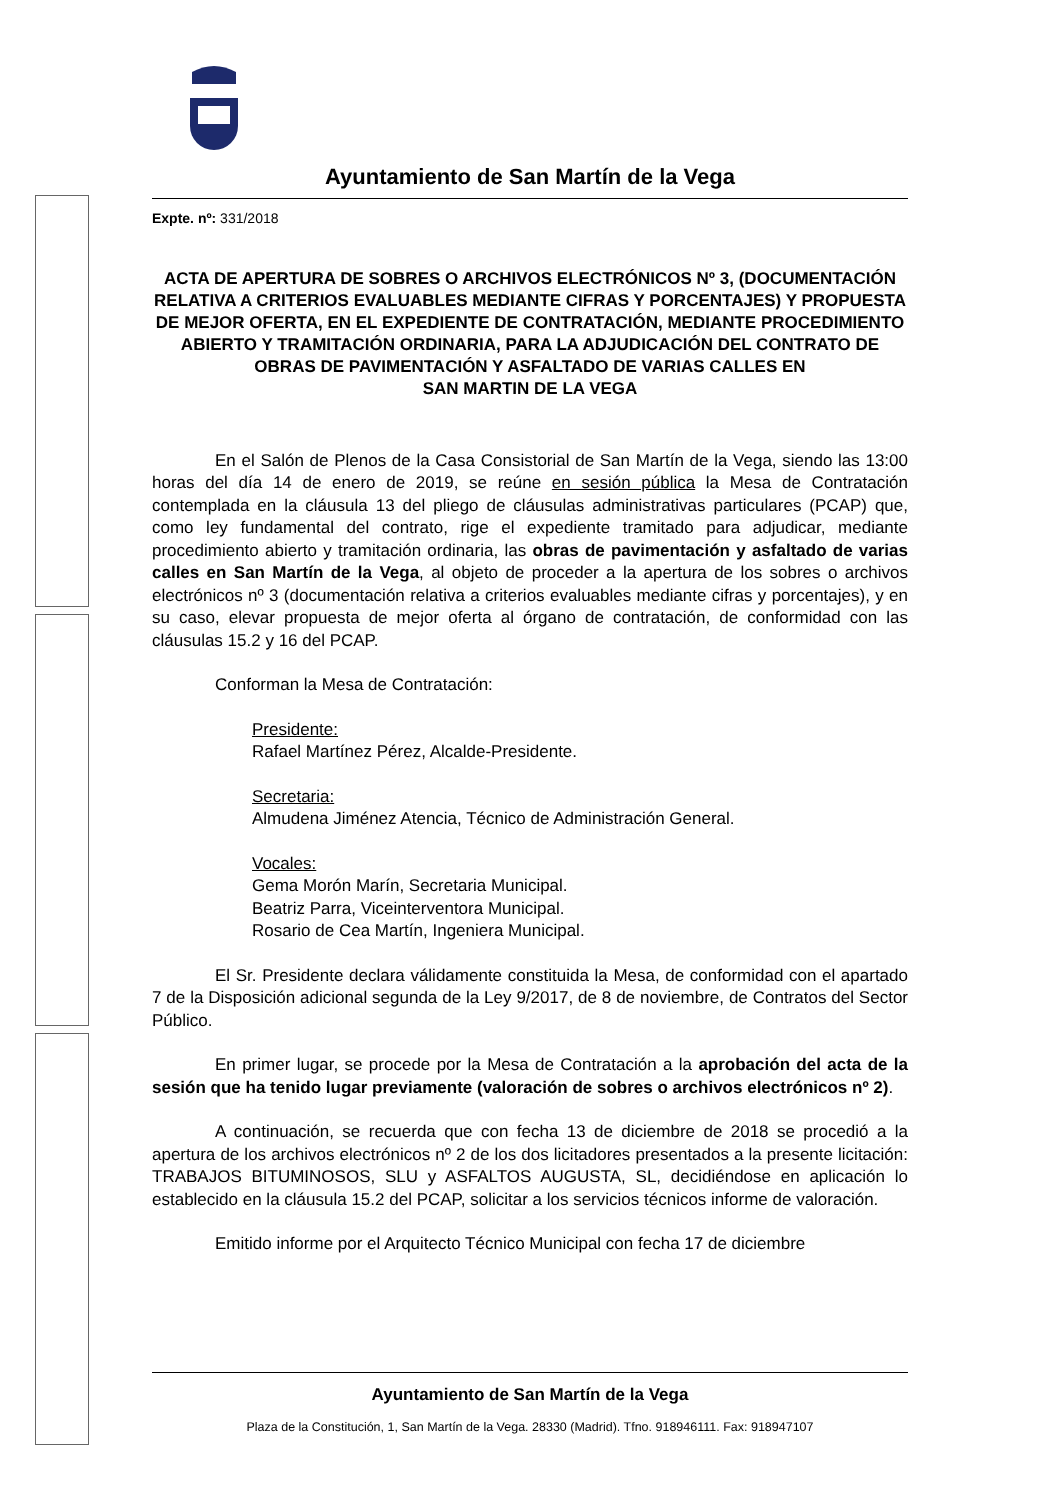Ayuntamiento de San Martín de la Vega
Expte. nº: 331/2018
ACTA DE APERTURA DE SOBRES O ARCHIVOS ELECTRÓNICOS Nº 3, (DOCUMENTACIÓN RELATIVA A CRITERIOS EVALUABLES MEDIANTE CIFRAS Y PORCENTAJES) Y PROPUESTA DE MEJOR OFERTA, EN EL EXPEDIENTE DE CONTRATACIÓN, MEDIANTE PROCEDIMIENTO ABIERTO Y TRAMITACIÓN ORDINARIA, PARA LA ADJUDICACIÓN DEL CONTRATO DE OBRAS DE PAVIMENTACIÓN Y ASFALTADO DE VARIAS CALLES EN
SAN MARTIN DE LA VEGA
En el Salón de Plenos de la Casa Consistorial de San Martín de la Vega, siendo las 13:00 horas del día 14 de enero de 2019, se reúne en sesión pública la Mesa de Contratación contemplada en la cláusula 13 del pliego de cláusulas administrativas particulares (PCAP) que, como ley fundamental del contrato, rige el expediente tramitado para adjudicar, mediante procedimiento abierto y tramitación ordinaria, las obras de pavimentación y asfaltado de varias calles en San Martín de la Vega, al objeto de proceder a la apertura de los sobres o archivos electrónicos nº 3 (documentación relativa a criterios evaluables mediante cifras y porcentajes), y en su caso, elevar propuesta de mejor oferta al órgano de contratación, de conformidad con las cláusulas 15.2 y 16 del PCAP.
Conforman la Mesa de Contratación:
Presidente:
Rafael Martínez Pérez, Alcalde-Presidente.
Secretaria:
Almudena Jiménez Atencia, Técnico de Administración General.
Vocales:
Gema Morón Marín, Secretaria Municipal.
Beatriz Parra, Viceinterventora Municipal.
Rosario de Cea Martín, Ingeniera Municipal.
El Sr. Presidente declara válidamente constituida la Mesa, de conformidad con el apartado 7 de la Disposición adicional segunda de la Ley 9/2017, de 8 de noviembre, de Contratos del Sector Público.
En primer lugar, se procede por la Mesa de Contratación a la aprobación del acta de la sesión que ha tenido lugar previamente (valoración de sobres o archivos electrónicos nº 2).
A continuación, se recuerda que con fecha 13 de diciembre de 2018 se procedió a la apertura de los archivos electrónicos nº 2 de los dos licitadores presentados a la presente licitación: TRABAJOS BITUMINOSOS, SLU y ASFALTOS AUGUSTA, SL, decidiéndose en aplicación lo establecido en la cláusula 15.2 del PCAP, solicitar a los servicios técnicos informe de valoración.
Emitido informe por el Arquitecto Técnico Municipal con fecha 17 de diciembre
Ayuntamiento de San Martín de la Vega
Plaza de la Constitución, 1, San Martín de la Vega. 28330 (Madrid). Tfno. 918946111. Fax: 918947107